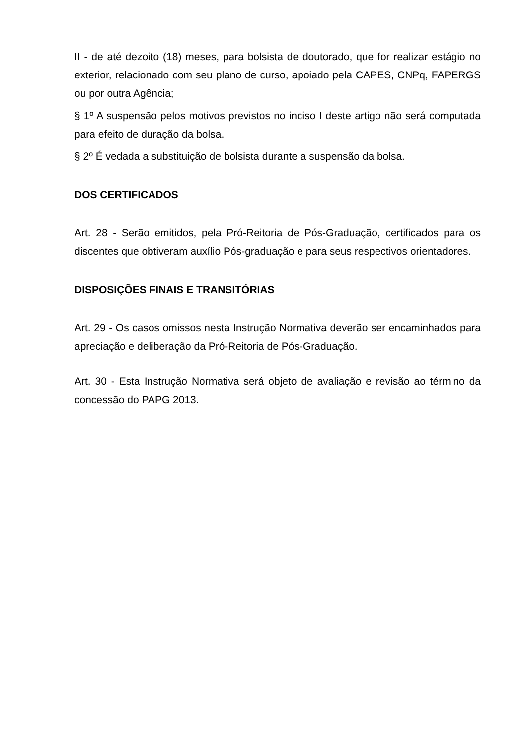II - de até dezoito (18) meses, para bolsista de doutorado, que for realizar estágio no exterior, relacionado com seu plano de curso, apoiado pela CAPES, CNPq, FAPERGS ou por outra Agência;
§ 1º A suspensão pelos motivos previstos no inciso I deste artigo não será computada para efeito de duração da bolsa.
§ 2º É vedada a substituição de bolsista durante a suspensão da bolsa.
DOS CERTIFICADOS
Art. 28 - Serão emitidos, pela Pró-Reitoria de Pós-Graduação, certificados para os discentes que obtiveram auxílio Pós-graduação e para seus respectivos orientadores.
DISPOSIÇÕES FINAIS E TRANSITÓRIAS
Art. 29 - Os casos omissos nesta Instrução Normativa deverão ser encaminhados para apreciação e deliberação da Pró-Reitoria de Pós-Graduação.
Art. 30 - Esta Instrução Normativa será objeto de avaliação e revisão ao término da concessão do PAPG 2013.